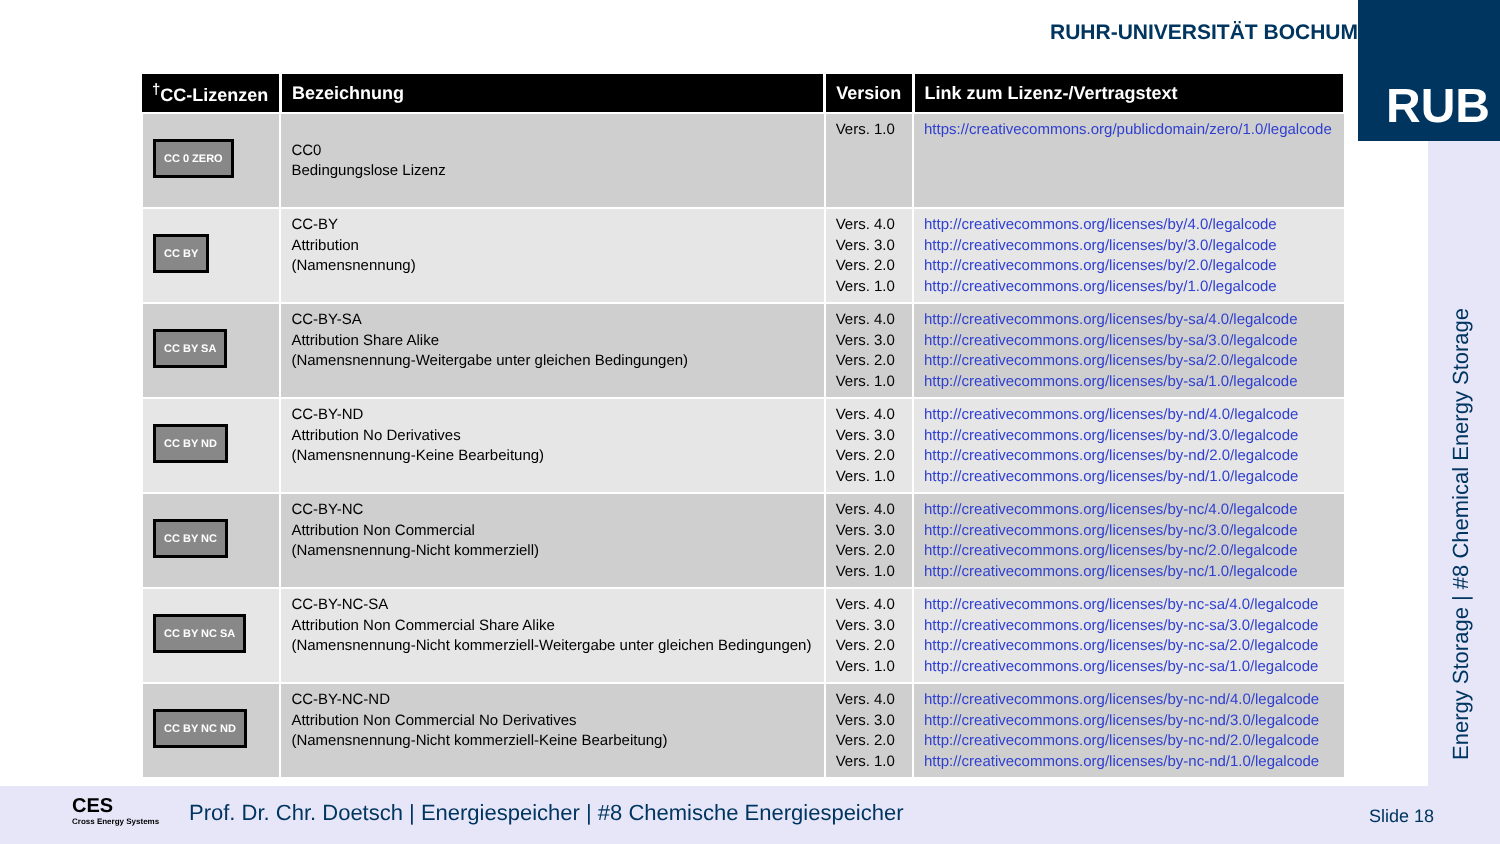RUHR-UNIVERSITÄT BOCHUM RUB
Energy Storage | #8 Chemical Energy Storage
| <sup>†</sup> CC-Lizenzen | Bezeichnung | Version | Link zum Lizenz-/Vertragstext |
| --- | --- | --- | --- |
| CC 0 ZERO | CC0 Bedingungslose Lizenz | Vers. 1.0 | https://creativecommons.org/publicdomain/zero/1.0/legalcode |
| CC BY | CC-BY Attribution (Namensnennung) | Vers. 4.0 Vers. 3.0 Vers. 2.0 Vers. 1.0 | http://creativecommons.org/licenses/by/4.0/legalcode http://creativecommons.org/licenses/by/3.0/legalcode http://creativecommons.org/licenses/by/2.0/legalcode http://creativecommons.org/licenses/by/1.0/legalcode |
| CC BY SA | CC-BY-SA Attribution Share Alike (Namensnennung-Weitergabe unter gleichen Bedingungen) | Vers. 4.0 Vers. 3.0 Vers. 2.0 Vers. 1.0 | http://creativecommons.org/licenses/by-sa/4.0/legalcode http://creativecommons.org/licenses/by-sa/3.0/legalcode http://creativecommons.org/licenses/by-sa/2.0/legalcode http://creativecommons.org/licenses/by-sa/1.0/legalcode |
| CC BY ND | CC-BY-ND Attribution No Derivatives (Namensnennung-Keine Bearbeitung) | Vers. 4.0 Vers. 3.0 Vers. 2.0 Vers. 1.0 | http://creativecommons.org/licenses/by-nd/4.0/legalcode http://creativecommons.org/licenses/by-nd/3.0/legalcode http://creativecommons.org/licenses/by-nd/2.0/legalcode http://creativecommons.org/licenses/by-nd/1.0/legalcode |
| CC BY NC | CC-BY-NC Attribution Non Commercial (Namensnennung-Nicht kommerziell) | Vers. 4.0 Vers. 3.0 Vers. 2.0 Vers. 1.0 | http://creativecommons.org/licenses/by-nc/4.0/legalcode http://creativecommons.org/licenses/by-nc/3.0/legalcode http://creativecommons.org/licenses/by-nc/2.0/legalcode http://creativecommons.org/licenses/by-nc/1.0/legalcode |
| CC BY NC SA | CC-BY-NC-SA Attribution Non Commercial Share Alike (Namensnennung-Nicht kommerziell-Weitergabe unter gleichen Bedingungen) | Vers. 4.0 Vers. 3.0 Vers. 2.0 Vers. 1.0 | http://creativecommons.org/licenses/by-nc-sa/4.0/legalcode http://creativecommons.org/licenses/by-nc-sa/3.0/legalcode http://creativecommons.org/licenses/by-nc-sa/2.0/legalcode http://creativecommons.org/licenses/by-nc-sa/1.0/legalcode |
| CC BY NC ND | CC-BY-NC-ND Attribution Non Commercial No Derivatives (Namensnennung-Nicht kommerziell-Keine Bearbeitung) | Vers. 4.0 Vers. 3.0 Vers. 2.0 Vers. 1.0 | http://creativecommons.org/licenses/by-nc-nd/4.0/legalcode http://creativecommons.org/licenses/by-nc-nd/3.0/legalcode http://creativecommons.org/licenses/by-nc-nd/2.0/legalcode http://creativecommons.org/licenses/by-nc-nd/1.0/legalcode |
CES
Cross Energy Systems
Prof. Dr. Chr. Doetsch | Energiespeicher | #8 Chemische Energiespeicher
Slide 18